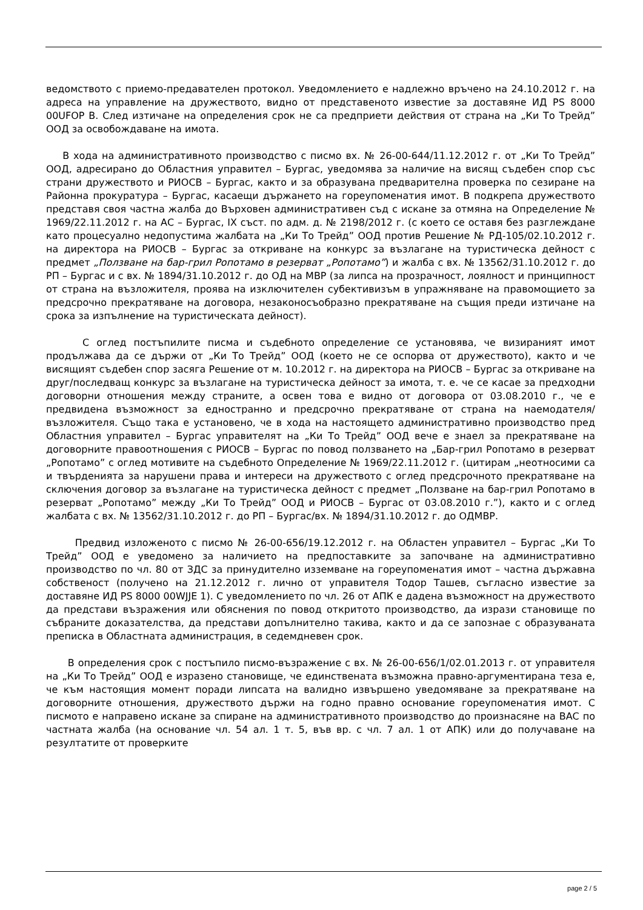ведомството с приемо-предавателен протокол. Уведомлението е надлежно връчено на 24.10.2012 г. на адреса на управление на дружеството, видно от представеното известие за доставяне ИД PS 8000 00UFOP B. След изтичане на определения срок не са предприети действия от страна на „Ки То Трейд” ООД за освобождаване на имота.
В хода на административното производство с писмо вх. № 26-00-644/11.12.2012 г. от „Ки То Трейд” ООД, адресирано до Областния управител – Бургас, уведомява за наличие на висящ съдебен спор със страни дружеството и РИОСВ – Бургас, както и за образувана предварителна проверка по сезиране на Районна прокуратура – Бургас, касаещи държането на гореупоменатия имот. В подкрепа дружеството представя своя частна жалба до Върховен административен съд с искане за отмяна на Определение № 1969/22.11.2012 г. на АС – Бургас, IX съст. по адм. д. № 2198/2012 г. (с което се оставя без разглеждане като процесуално недопустима жалбата на „Ки То Трейд” ООД против Решение № РД-105/02.10.2012 г. на директора на РИОСВ – Бургас за откриване на конкурс за възлагане на туристическа дейност с предмет „Ползване на бар-грил Ропотамо в резерват „Ропотамо”) и жалба с вх. № 13562/31.10.2012 г. до РП – Бургас и с вх. № 1894/31.10.2012 г. до ОД на МВР (за липса на прозрачност, лоялност и принципност от страна на възложителя, проява на изключителен субективизъм в упражняване на правомощието за предсрочно прекратяване на договора, незаконосъобразно прекратяване на същия преди изтичане на срока за изпълнение на туристическата дейност).
С оглед постъпилите писма и съдебното определение се установява, че визираният имот продължава да се държи от „Ки То Трейд” ООД (което не се оспорва от дружеството), както и че висящият съдебен спор засяга Решение от м. 10.2012 г. на директора на РИОСВ – Бургас за откриване на друг/последващ конкурс за възлагане на туристическа дейност за имота, т. е. че се касае за предходни договорни отношения между страните, а освен това е видно от договора от 03.08.2010 г., че е предвидена възможност за едностранно и предсрочно прекратяване от страна на наемодателя/възложителя. Също така е установено, че в хода на настоящето административно производство пред Областния управител – Бургас управителят на „Ки То Трейд” ООД вече е знаел за прекратяване на договорните правоотношения с РИОСВ – Бургас по повод ползването на „Бар-грил Ропотамо в резерват „Ропотамо” с оглед мотивите на съдебното Определение № 1969/22.11.2012 г. (цитирам „неотносими са и твърденията за нарушени права и интереси на дружеството с оглед предсрочното прекратяване на сключения договор за възлагане на туристическа дейност с предмет „Ползване на бар-грил Ропотамо в резерват „Ропотамо” между „Ки То Трейд” ООД и РИОСВ – Бургас от 03.08.2010 г.”), както и с оглед жалбата с вх. № 13562/31.10.2012 г. до РП – Бургас/вх. № 1894/31.10.2012 г. до ОДМВР.
Предвид изложеното с писмо № 26-00-656/19.12.2012 г. на Областен управител – Бургас „Ки То Трейд” ООД е уведомено за наличието на предпоставките за започване на административно производство по чл. 80 от ЗДС за принудително изземване на гореупоменатия имот – частна държавна собственост (получено на 21.12.2012 г. лично от управителя Тодор Ташев, съгласно известие за доставяне ИД PS 8000 00WJJE 1). С уведомлението по чл. 26 от АПК е дадена възможност на дружеството да представи възражения или обяснения по повод откритото производство, да изрази становище по събраните доказателства, да представи допълнително такива, както и да се запознае с образуваната преписка в Областната администрация, в седемдневен срок.
В определения срок с постъпило писмо-възражение с вх. № 26-00-656/1/02.01.2013 г. от управителя на „Ки То Трейд” ООД е изразено становище, че единствената възможна правно-аргументирана теза е, че към настоящия момент поради липсата на валидно извършено уведомяване за прекратяване на договорните отношения, дружеството държи на годно правно основание гореупоменатия имот. С писмото е направено искане за спиране на административното производство до произнасяне на ВАС по частната жалба (на основание чл. 54 ал. 1 т. 5, във вр. с чл. 7 ал. 1 от АПК) или до получаване на резултатите от проверките
page 2 / 5